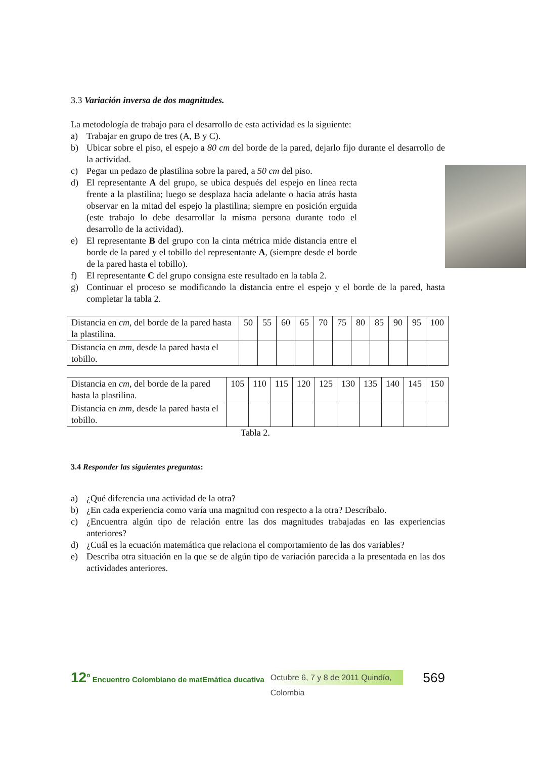3.3 Variación inversa de dos magnitudes.
La metodología de trabajo para el desarrollo de esta actividad es la siguiente:
a) Trabajar en grupo de tres (A, B y C).
b) Ubicar sobre el piso, el espejo a 80 cm del borde de la pared, dejarlo fijo durante el desarrollo de la actividad.
c) Pegar un pedazo de plastilina sobre la pared, a 50 cm del piso.
d) El representante A del grupo, se ubica después del espejo en línea recta frente a la plastilina; luego se desplaza hacia adelante o hacia atrás hasta observar en la mitad del espejo la plastilina; siempre en posición erguida (este trabajo lo debe desarrollar la misma persona durante todo el desarrollo de la actividad).
e) El representante B del grupo con la cinta métrica mide distancia entre el borde de la pared y el tobillo del representante A, (siempre desde el borde de la pared hasta el tobillo).
f) El representante C del grupo consigna este resultado en la tabla 2.
g) Continuar el proceso se modificando la distancia entre el espejo y el borde de la pared, hasta completar la tabla 2.
| Distancia en cm , del borde de la pared hasta la plastilina. | 50 | 55 | 60 | 65 | 70 | 75 | 80 | 85 | 90 | 95 | 100 |
| Distancia en mm , desde la pared hasta el tobillo. | | | | | | | | | | | |
| Distancia en cm , del borde de la pared hasta la plastilina. | 105 | 110 | 115 | 120 | 125 | 130 | 135 | 140 | 145 | 150 |
| Distancia en mm , desde la pared hasta el tobillo. | | | | | | | | | | |
Tabla 2.
3.4 Responder las siguientes preguntas:
a) ¿Qué diferencia una actividad de la otra?
b) ¿En cada experiencia como varía una magnitud con respecto a la otra? Descríbalo.
c) ¿Encuentra algún tipo de relación entre las dos magnitudes trabajadas en las experiencias anteriores?
d) ¿Cuál es la ecuación matemática que relaciona el comportamiento de las dos variables?
e) Describa otra situación en la que se de algún tipo de variación parecida a la presentada en las dos actividades anteriores.
12<sup>o</sup> Encuentro Colombiano de matEmática ducativa
Octubre 6, 7 y 8 de 2011 Quindío, Colombia
569